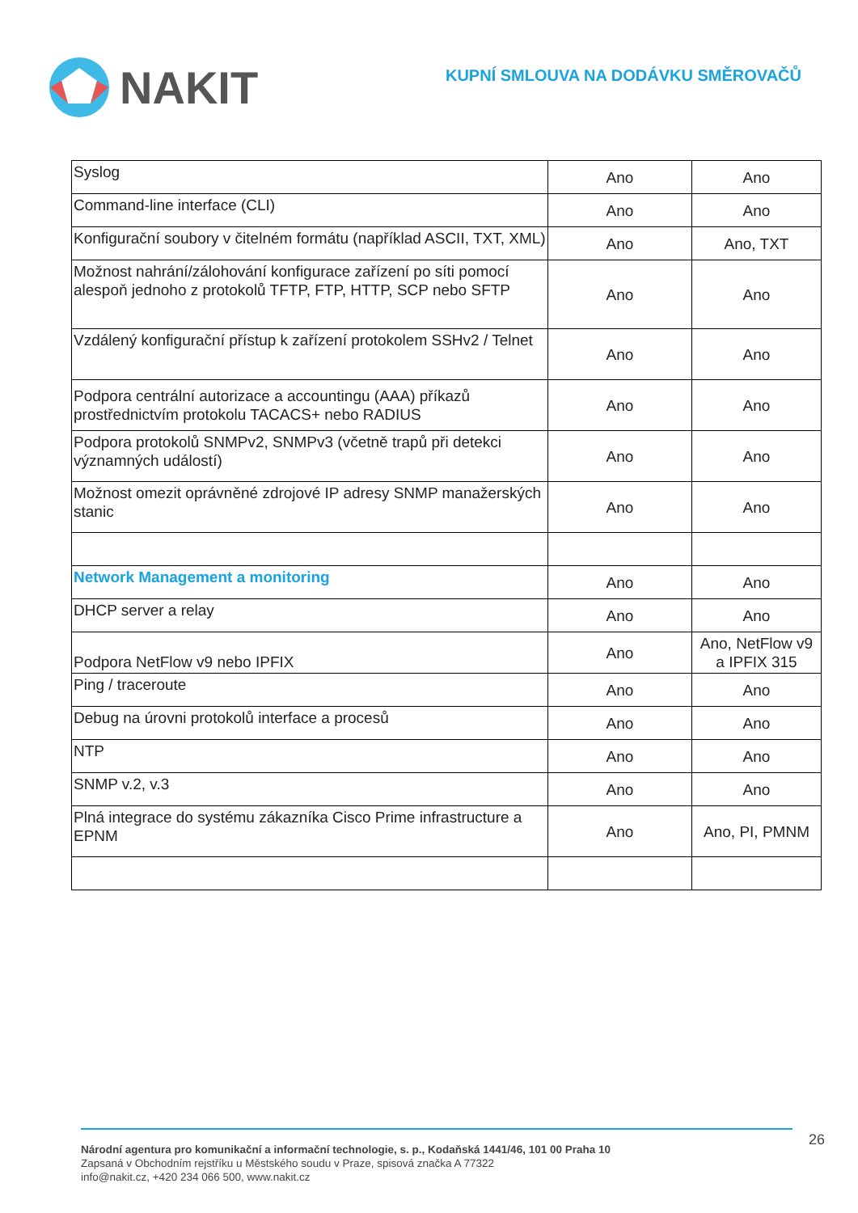NAKIT
KUPNÍ SMLOUVA NA DODÁVKU SMĚROVAČŮ
| Syslog | Ano | Ano |
| Command-line interface (CLI) | Ano | Ano |
| Konfigurační soubory v čitelném formátu (například ASCII, TXT, XML) | Ano | Ano, TXT |
| Možnost nahrání/zálohování konfigurace zařízení po síti pomocí alespoň jednoho z protokolů TFTP, FTP, HTTP, SCP nebo SFTP | Ano | Ano |
| Vzdálený konfigurační přístup k zařízení protokolem SSHv2 / Telnet | Ano | Ano |
| Podpora centrální autorizace a accountingu (AAA) příkazů prostřednictvím protokolu TACACS+ nebo RADIUS | Ano | Ano |
| Podpora protokolů SNMPv2, SNMPv3 (včetně trapů při detekci významných událostí) | Ano | Ano |
| Možnost omezit oprávněné zdrojové IP adresy SNMP manažerských stanic | Ano | Ano |
| Network Management a monitoring | Ano | Ano |
| DHCP server a relay | Ano | Ano |
| Podpora NetFlow v9 nebo IPFIX | Ano | Ano, NetFlow v9 a IPFIX 315 |
| Ping / traceroute | Ano | Ano |
| Debug na úrovni protokolů interface a procesů | Ano | Ano |
| NTP | Ano | Ano |
| SNMP v.2, v.3 | Ano | Ano |
| Plná integrace do systému zákazníka Cisco Prime infrastructure a EPNM | Ano | Ano, PI, PMNM |
26
Národní agentura pro komunikační a informační technologie, s. p., Kodaňská 1441/46, 101 00 Praha 10
Zapsaná v Obchodním rejstříku u Městského soudu v Praze, spisová značka A 77322
info@nakit.cz, +420 234 066 500, www.nakit.cz